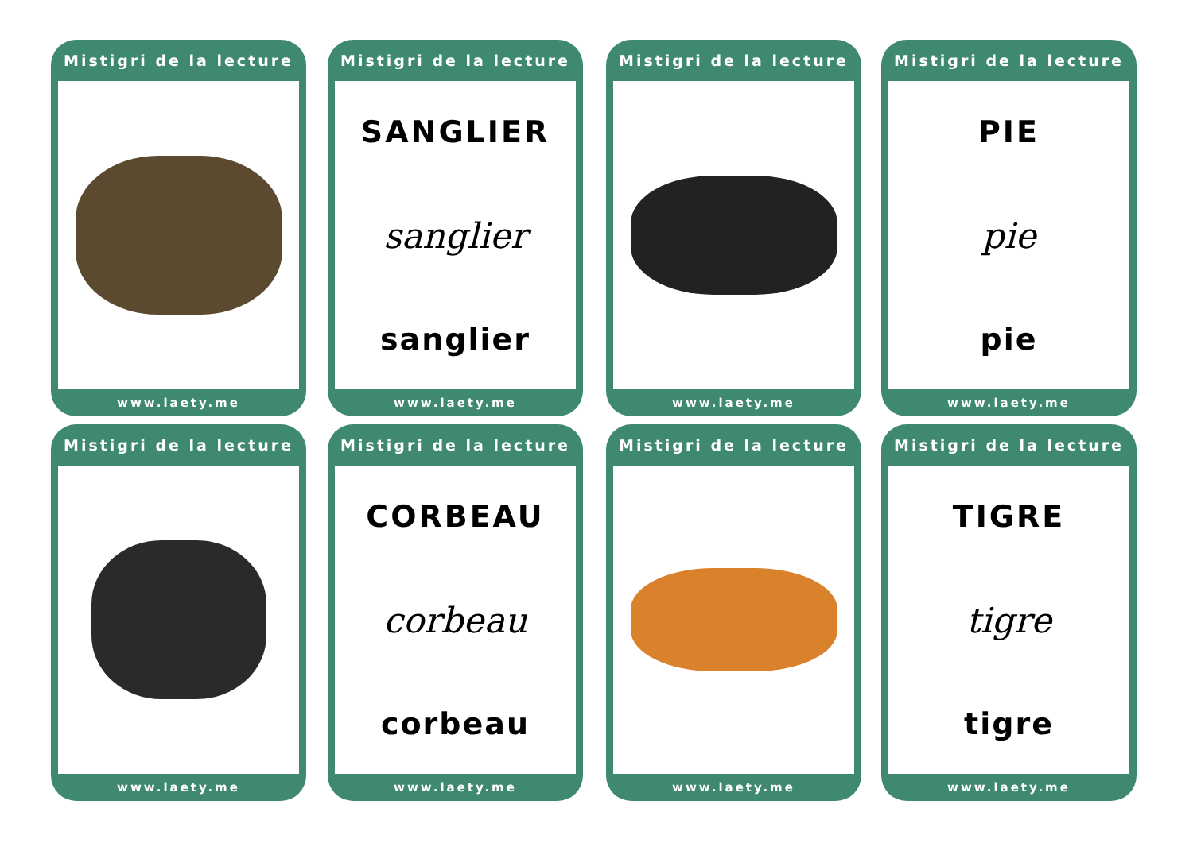Mistigri de la lecture
www.laety.me
Mistigri de la lecture
SANGLIER
sanglier
sanglier
www.laety.me
Mistigri de la lecture
www.laety.me
Mistigri de la lecture
PIE
pie
pie
www.laety.me
Mistigri de la lecture
www.laety.me
Mistigri de la lecture
CORBEAU
corbeau
corbeau
www.laety.me
Mistigri de la lecture
www.laety.me
Mistigri de la lecture
TIGRE
tigre
tigre
www.laety.me